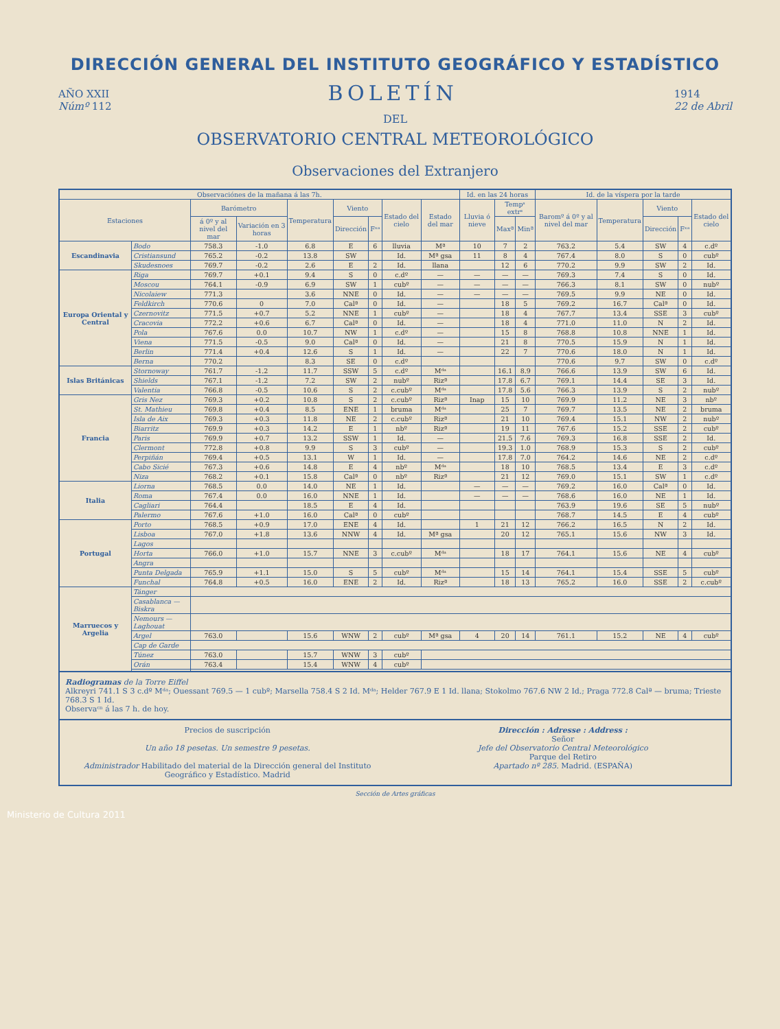DIRECCIÓN GENERAL DEL INSTITUTO GEOGRÁFICO Y ESTADÍSTICO
AÑO XXII
Númº 112 BOLETÍN 1914
22 de Abril
DEL
OBSERVATORIO CENTRAL METEOROLÓGICO
Observaciones del Extranjero
| Observaciónes de la mañana á las 7h. | | | | | | | | | Id. en las 24 horas | | | Id. de la víspera por la tarde | | | | |
| --- | --- | --- | --- | --- | --- | --- | --- | --- | --- | --- | --- | --- | --- | --- | --- | --- |
| Estaciones | | Barómetro | | Temperatura | Viento | | Estado del cielo | Estado del mar | Lluvia ó nieve | Tempˢ extrˢ | | Baromº á 0º y al nivel del mar | Temperatura | Viento | | Estado del cielo |
| | | á 0º y al nivel del mar | Variación en 3 horas | | Dirección | Fˣᵃ | | | | Maxª | Minª | | | Dirección | Fˣᵃ | |
| Escandinavia | Bodo | 758.3 | -1.0 | 6.8 | E | 6 | lluvia | Mª | 10 | 7 | 2 | 763.2 | 5.4 | SW | 4 | c.dº |
| | Cristiansund | 765.2 | -0.2 | 13.8 | SW | | Id. | Mª gsa | 11 | 8 | 4 | 767.4 | 8.0 | S | 0 | cubº |
| | Skudesnoes | 769.7 | -0.2 | 2.6 | E | 2 | Id. | llana | | 12 | 6 | 770.2 | 9.9 | SW | 2 | Id. |
| Europa Oriental y Central | Riga | 769.7 | +0.1 | 9.4 | S | 0 | c.dº | — | — | — | — | 769.3 | 7.4 | S | 0 | Id. |
| | Moscou | 764.1 | -0.9 | 6.9 | SW | 1 | cubº | — | — | — | — | 766.3 | 8.1 | SW | 0 | nubº |
| | Nicolaiew | 771.3 | | 3.6 | NNE | 0 | Id. | — | — | — | — | 769.5 | 9.9 | NE | 0 | Id. |
| | Feldkirch | 770.6 | 0 | 7.0 | Calª | 0 | Id. | — | | 18 | 5 | 769.2 | 16.7 | Calª | 0 | Id. |
| | Czernovitz | 771.5 | +0.7 | 5.2 | NNE | 1 | cubº | — | | 18 | 4 | 767.7 | 13.4 | SSE | 3 | cubº |
| | Cracovia | 772.2 | +0.6 | 6.7 | Calª | 0 | Id. | — | | 18 | 4 | 771.0 | 11.0 | N | 2 | Id. |
| | Pola | 767.6 | 0.0 | 10.7 | NW | 1 | c.dº | — | | 15 | 8 | 768.8 | 10.8 | NNE | 1 | Id. |
| | Viena | 771.5 | -0.5 | 9.0 | Calª | 0 | Id. | — | | 21 | 8 | 770.5 | 15.9 | N | 1 | Id. |
| | Berlin | 771.4 | +0.4 | 12.6 | S | 1 | Id. | — | | 22 | 7 | 770.6 | 18.0 | N | 1 | Id. |
| | Berna | 770.2 | | 8.3 | SE | 0 | c.dº | | | | | 770.6 | 9.7 | SW | 0 | c.dº |
| Islas Británicas | Stornoway | 761.7 | -1.2 | 11.7 | SSW | 5 | c.dº | Mᵈᵃ | | 16.1 | 8.9 | 766.6 | 13.9 | SW | 6 | Id. |
| | Shields | 767.1 | -1.2 | 7.2 | SW | 2 | nubº | Rizª | | 17.8 | 6.7 | 769.1 | 14.4 | SE | 3 | Id. |
| | Valentia | 766.8 | -0.5 | 10.6 | S | 2 | c.cubº | Mᵈᵃ | | 17.8 | 5.6 | 766.3 | 13.9 | S | 2 | nubº |
| Francia | Gris Nez | 769.3 | +0.2 | 10.8 | S | 2 | c.cubº | Rizª | Inap | 15 | 10 | 769.9 | 11.2 | NE | 3 | nbº |
| | St. Mathieu | 769.8 | +0.4 | 8.5 | ENE | 1 | bruma | Mᵈᵃ | | 25 | 7 | 769.7 | 13.5 | NE | 2 | bruma |
| | Isla de Aix | 769.3 | +0.3 | 11.8 | NE | 2 | c.cubº | Rizª | | 21 | 10 | 769.4 | 15.1 | NW | 2 | nubº |
| | Biarritz | 769.9 | +0.3 | 14.2 | E | 1 | nbº | Rizª | | 19 | 11 | 767.6 | 15.2 | SSE | 2 | cubº |
| | Paris | 769.9 | +0.7 | 13.2 | SSW | 1 | Id. | — | | 21.5 | 7.6 | 769.3 | 16.8 | SSE | 2 | Id. |
| | Clermont | 772.8 | +0.8 | 9.9 | S | 3 | cubº | — | | 19.3 | 1.0 | 768.9 | 15.3 | S | 2 | cubº |
| | Perpiñán | 769.4 | +0.5 | 13.1 | W | 1 | Id. | — | | 17.8 | 7.0 | 764.2 | 14.6 | NE | 2 | c.dº |
| | Cabo Sicié | 767.3 | +0.6 | 14.8 | E | 4 | nbº | Mᵈᵃ | | 18 | 10 | 768.5 | 13.4 | E | 3 | c.dº |
| | Niza | 768.2 | +0.1 | 15.8 | Calª | 0 | nbº | Rizª | | 21 | 12 | 769.0 | 15.1 | SW | 1 | c.dº |
| Italia | Liorna | 768.5 | 0.0 | 14.0 | NE | 1 | Id. | | — | — | — | 769.2 | 16.0 | Calª | 0 | Id. |
| | Roma | 767.4 | 0.0 | 16.0 | NNE | 1 | Id. | | — | — | — | 768.6 | 16.0 | NE | 1 | Id. |
| | Cagliari | 764.4 | | 18.5 | E | 4 | Id. | | | | | 763.9 | 19.6 | SE | 5 | nubº |
| | Palermo | 767.6 | +1.0 | 16.0 | Calª | 0 | cubº | | | | | 768.7 | 14.5 | E | 4 | cubº |
| Portugal | Porto | 768.5 | +0.9 | 17.0 | ENE | 4 | Id. | | 1 | 21 | 12 | 766.2 | 16.5 | N | 2 | Id. |
| | Lisboa | 767.0 | +1.8 | 13.6 | NNW | 4 | Id. | Mª gsa | | 20 | 12 | 765.1 | 15.6 | NW | 3 | Id. |
| | Lagos | | | | | | | | | | | | | | | |
| | Horta | 766.0 | +1.0 | 15.7 | NNE | 3 | c.cubº | Mᵈᵃ | | 18 | 17 | 764.1 | 15.6 | NE | 4 | cubº |
| | Angra | | | | | | | | | | | | | | | |
| | Punta Delgada | 765.9 | +1.1 | 15.0 | S | 5 | cubº | Mᵈᵃ | | 15 | 14 | 764.1 | 15.4 | SSE | 5 | cubº |
| | Funchal | 764.8 | +0.5 | 16.0 | ENE | 2 | Id. | Rizª | | 18 | 13 | 765.2 | 16.0 | SSE | 2 | c.cubº |
| Marruecos y Argelia | Tánger | | | | | | | | | | | | | | | |
| | Casablanca — Biskra | | | | | | | | | | | | | | | |
| | Nemours — Laghouat | | | | | | | | | | | | | | | |
| | Argel | 763.0 | | 15.6 | WNW | 2 | cubº | Mª gsa | 4 | 20 | 14 | 761.1 | 15.2 | NE | 4 | cubº |
| | Cap de Garde | | | | | | | | | | | | | | | |
| | Túnez | 763.0 | | 15.7 | WNW | 3 | cubº | | | | | | | | | |
| | Orán | 763.4 | | 15.4 | WNW | 4 | cubº | | | | | | | | | |
Radiogramas de la Torre Eiffel
Alkreyri 741.1 S 3 c.dº Mᵈᵃ; Ouessant 769.5 — 1 cubº; Marsella 758.4 S 2 Id. Mᵈᵃ; Helder 767.9 E 1 Id. llana; Stokolmo 767.6 NW 2 Id.; Praga 772.8 Calª — bruma; Trieste 768.3 S 1 Id.
Observaᶜⁿ á las 7 h. de hoy.
Precios de suscripción
Un año 18 pesetas. Un semestre 9 pesetas.
Administrador Habilitado del material de la Dirección general del Instituto Geográfico y Estadístico. Madrid
Dirección : Adresse : Address :
Señor
Jefe del Observatorio Central Meteorológico
Parque del Retiro
Apartado nº 285. Madrid. (ESPAÑA)
Sección de Artes gráficas
Ministerio de Cultura 2011